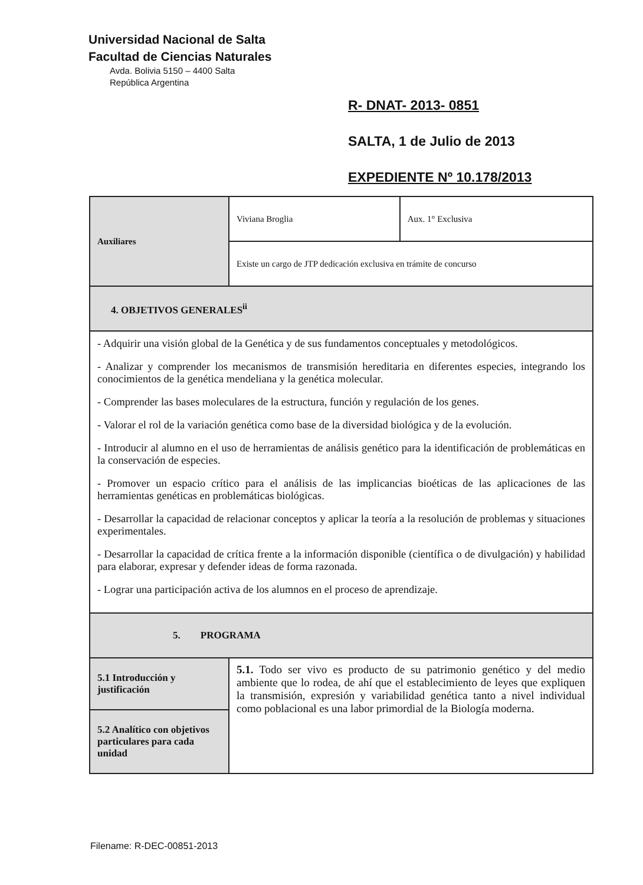Universidad Nacional de Salta
Facultad de Ciencias Naturales
Avda. Bolivia 5150 – 4400 Salta
República Argentina
R- DNAT- 2013- 0851
SALTA, 1 de Julio de 2013
EXPEDIENTE Nº 10.178/2013
| Auxiliares | Viviana Broglia | Aux. 1° Exclusiva |
| | Existe un cargo de JTP dedicación exclusiva en trámite de concurso | |
| 4. OBJETIVOS GENERALES<sup>ii</sup> | | |
| - Adquirir una visión global de la Genética y de sus fundamentos conceptuales y metodológicos. - Analizar y comprender los mecanismos de transmisión hereditaria en diferentes especies, integrando los conocimientos de la genética mendeliana y la genética molecular. - Comprender las bases moleculares de la estructura, función y regulación de los genes. - Valorar el rol de la variación genética como base de la diversidad biológica y de la evolución. - Introducir al alumno en el uso de herramientas de análisis genético para la identificación de problemáticas en la conservación de especies. - Promover un espacio crítico para el análisis de las implicancias bioéticas de las aplicaciones de las herramientas genéticas en problemáticas biológicas. - Desarrollar la capacidad de relacionar conceptos y aplicar la teoría a la resolución de problemas y situaciones experimentales. - Desarrollar la capacidad de crítica frente a la información disponible (científica o de divulgación) y habilidad para elaborar, expresar y defender ideas de forma razonada. - Lograr una participación activa de los alumnos en el proceso de aprendizaje. | | |
| 5. PROGRAMA | | |
| 5.1 Introducción y justificación | 5.1. Todo ser vivo es producto de su patrimonio genético y del medio ambiente que lo rodea, de ahí que el establecimiento de leyes que expliquen la transmisión, expresión y variabilidad genética tanto a nivel individual como poblacional es una labor primordial de la Biología moderna. | |
| 5.2 Analítico con objetivos particulares para cada unidad | | |
Filename: R-DEC-00851-2013